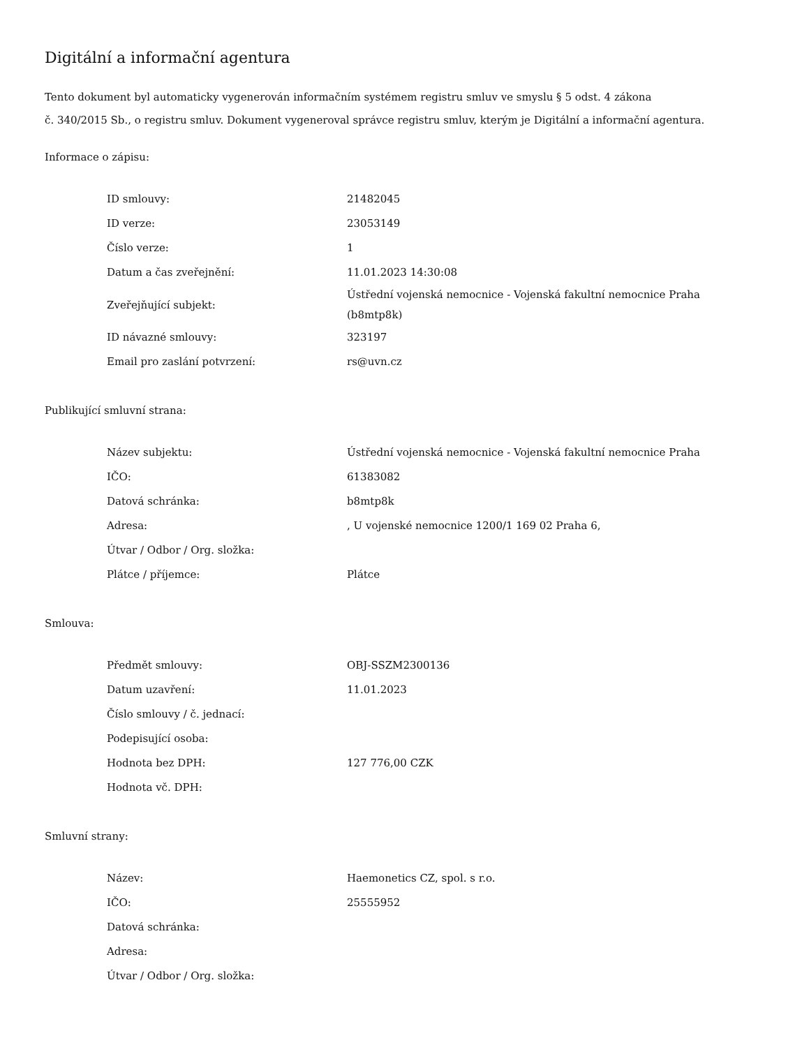Digitální a informační agentura
Tento dokument byl automaticky vygenerován informačním systémem registru smluv ve smyslu § 5 odst. 4 zákona
č. 340/2015 Sb., o registru smluv. Dokument vygeneroval správce registru smluv, kterým je Digitální a informační agentura.
Informace o zápisu:
| ID smlouvy: | 21482045 |
| ID verze: | 23053149 |
| Číslo verze: | 1 |
| Datum a čas zveřejnění: | 11.01.2023 14:30:08 |
| Zveřejňující subjekt: | Ústřední vojenská nemocnice - Vojenská fakultní nemocnice Praha (b8mtp8k) |
| ID návazné smlouvy: | 323197 |
| Email pro zaslání potvrzení: | rs@uvn.cz |
Publikující smluvní strana:
| Název subjektu: | Ústřední vojenská nemocnice - Vojenská fakultní nemocnice Praha |
| IČO: | 61383082 |
| Datová schránka: | b8mtp8k |
| Adresa: | , U vojenské nemocnice 1200/1 169 02 Praha 6, |
| Útvar / Odbor / Org. složka: | |
| Plátce / příjemce: | Plátce |
Smlouva:
| Předmět smlouvy: | OBJ-SSZM2300136 |
| Datum uzavření: | 11.01.2023 |
| Číslo smlouvy / č. jednací: | |
| Podepisující osoba: | |
| Hodnota bez DPH: | 127 776,00 CZK |
| Hodnota vč. DPH: | |
Smluvní strany:
| Název: | Haemonetics CZ, spol. s r.o. |
| IČO: | 25555952 |
| Datová schránka: | |
| Adresa: | |
| Útvar / Odbor / Org. složka: | |